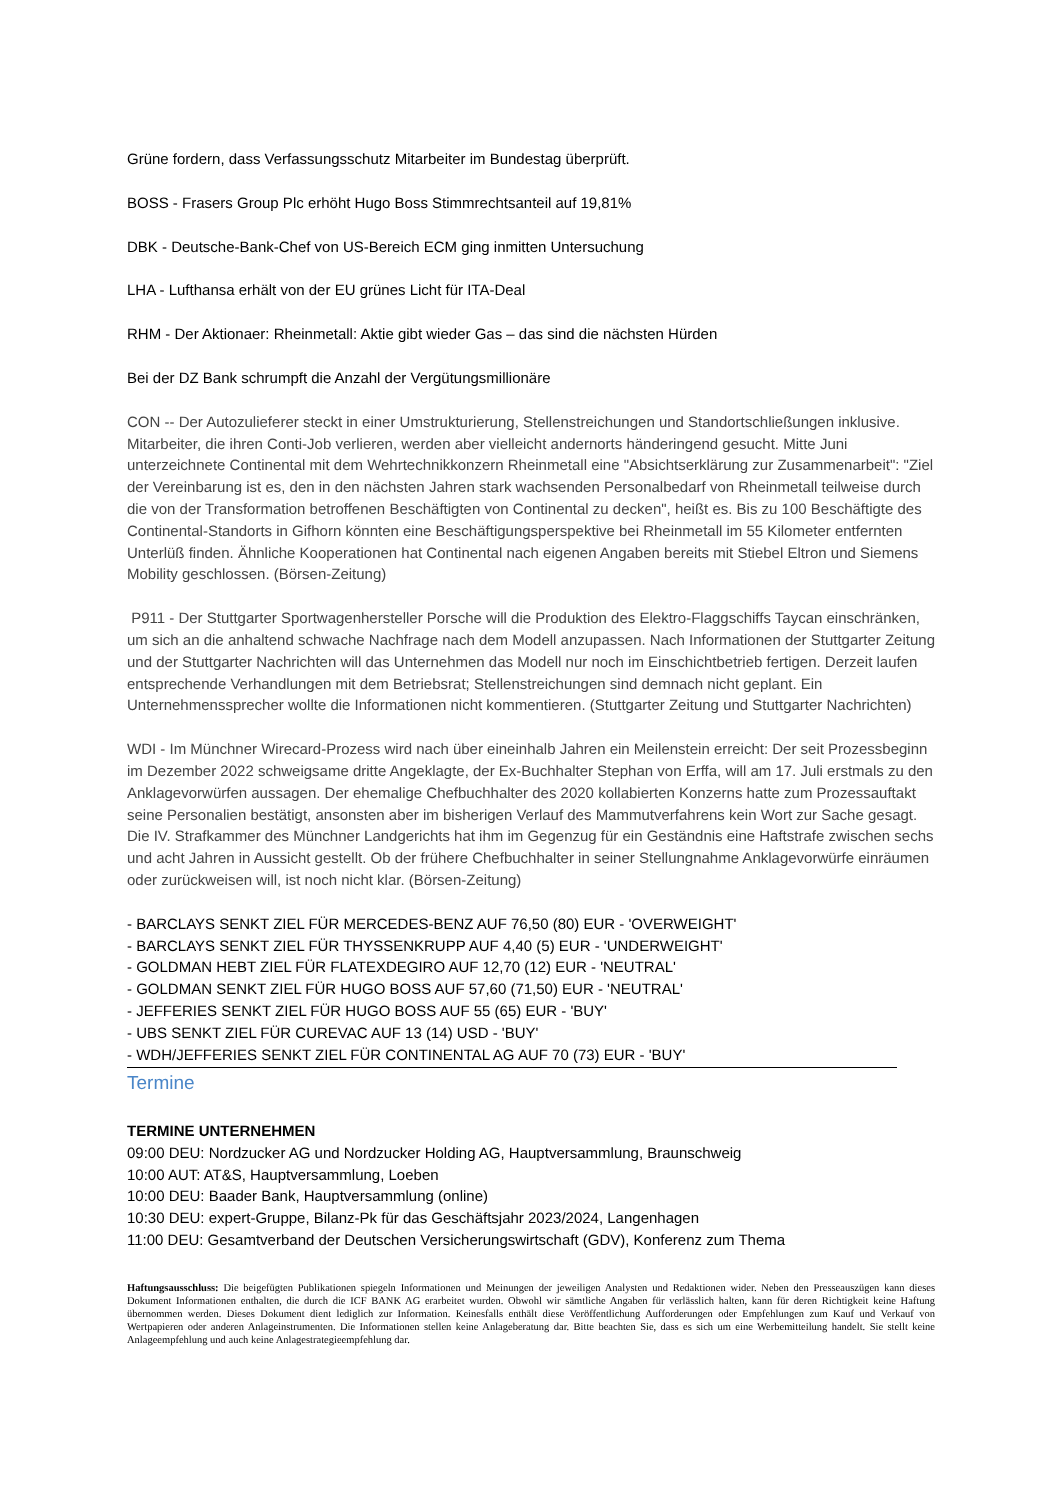Grüne fordern, dass Verfassungsschutz Mitarbeiter im Bundestag überprüft.
BOSS - Frasers Group Plc erhöht Hugo Boss Stimmrechtsanteil auf 19,81%
DBK - Deutsche-Bank-Chef von US-Bereich ECM ging inmitten Untersuchung
LHA - Lufthansa erhält von der EU grünes Licht für ITA-Deal
RHM - Der Aktionaer: Rheinmetall: Aktie gibt wieder Gas – das sind die nächsten Hürden
Bei der DZ Bank schrumpft die Anzahl der Vergütungsmillionäre
CON -- Der Autozulieferer steckt in einer Umstrukturierung, Stellenstreichungen und Standortschließungen inklusive. Mitarbeiter, die ihren Conti-Job verlieren, werden aber vielleicht andernorts händeringend gesucht. Mitte Juni unterzeichnete Continental mit dem Wehrtechnikkonzern Rheinmetall eine "Absichtserklärung zur Zusammenarbeit": "Ziel der Vereinbarung ist es, den in den nächsten Jahren stark wachsenden Personalbedarf von Rheinmetall teilweise durch die von der Transformation betroffenen Beschäftigten von Continental zu decken", heißt es. Bis zu 100 Beschäftigte des Continental-Standorts in Gifhorn könnten eine Beschäftigungsperspektive bei Rheinmetall im 55 Kilometer entfernten Unterlüß finden. Ähnliche Kooperationen hat Continental nach eigenen Angaben bereits mit Stiebel Eltron und Siemens Mobility geschlossen. (Börsen-Zeitung)
P911 - Der Stuttgarter Sportwagenhersteller Porsche will die Produktion des Elektro-Flaggschiffs Taycan einschränken, um sich an die anhaltend schwache Nachfrage nach dem Modell anzupassen. Nach Informationen der Stuttgarter Zeitung und der Stuttgarter Nachrichten will das Unternehmen das Modell nur noch im Einschichtbetrieb fertigen. Derzeit laufen entsprechende Verhandlungen mit dem Betriebsrat; Stellenstreichungen sind demnach nicht geplant. Ein Unternehmenssprecher wollte die Informationen nicht kommentieren. (Stuttgarter Zeitung und Stuttgarter Nachrichten)
WDI - Im Münchner Wirecard-Prozess wird nach über eineinhalb Jahren ein Meilenstein erreicht: Der seit Prozessbeginn im Dezember 2022 schweigsame dritte Angeklagte, der Ex-Buchhalter Stephan von Erffa, will am 17. Juli erstmals zu den Anklagevorwürfen aussagen. Der ehemalige Chefbuchhalter des 2020 kollabierten Konzerns hatte zum Prozessauftakt seine Personalien bestätigt, ansonsten aber im bisherigen Verlauf des Mammutverfahrens kein Wort zur Sache gesagt. Die IV. Strafkammer des Münchner Landgerichts hat ihm im Gegenzug für ein Geständnis eine Haftstrafe zwischen sechs und acht Jahren in Aussicht gestellt. Ob der frühere Chefbuchhalter in seiner Stellungnahme Anklagevorwürfe einräumen oder zurückweisen will, ist noch nicht klar. (Börsen-Zeitung)
- BARCLAYS SENKT ZIEL FÜR MERCEDES-BENZ AUF 76,50 (80) EUR - 'OVERWEIGHT'
- BARCLAYS SENKT ZIEL FÜR THYSSENKRUPP AUF 4,40 (5) EUR - 'UNDERWEIGHT'
- GOLDMAN HEBT ZIEL FÜR FLATEXDEGIRO AUF 12,70 (12) EUR - 'NEUTRAL'
- GOLDMAN SENKT ZIEL FÜR HUGO BOSS AUF 57,60 (71,50) EUR - 'NEUTRAL'
- JEFFERIES SENKT ZIEL FÜR HUGO BOSS AUF 55 (65) EUR - 'BUY'
- UBS SENKT ZIEL FÜR CUREVAC AUF 13 (14) USD - 'BUY'
- WDH/JEFFERIES SENKT ZIEL FÜR CONTINENTAL AG AUF 70 (73) EUR - 'BUY'
Termine
TERMINE UNTERNEHMEN
09:00 DEU: Nordzucker AG und Nordzucker Holding AG, Hauptversammlung, Braunschweig
10:00 AUT: AT&S, Hauptversammlung, Loeben
10:00 DEU: Baader Bank, Hauptversammlung (online)
10:30 DEU: expert-Gruppe, Bilanz-Pk für das Geschäftsjahr 2023/2024, Langenhagen
11:00 DEU: Gesamtverband der Deutschen Versicherungswirtschaft (GDV), Konferenz zum Thema
Haftungsausschluss: Die beigefügten Publikationen spiegeln Informationen und Meinungen der jeweiligen Analysten und Redaktionen wider. Neben den Presseauszügen kann dieses Dokument Informationen enthalten, die durch die ICF BANK AG erarbeitet wurden. Obwohl wir sämtliche Angaben für verlässlich halten, kann für deren Richtigkeit keine Haftung übernommen werden. Dieses Dokument dient lediglich zur Information. Keinesfalls enthält diese Veröffentlichung Aufforderungen oder Empfehlungen zum Kauf und Verkauf von Wertpapieren oder anderen Anlageinstrumenten. Die Informationen stellen keine Anlageberatung dar. Bitte beachten Sie, dass es sich um eine Werbemitteilung handelt. Sie stellt keine Anlageempfehlung und auch keine Anlagestrategieempfehlung dar.